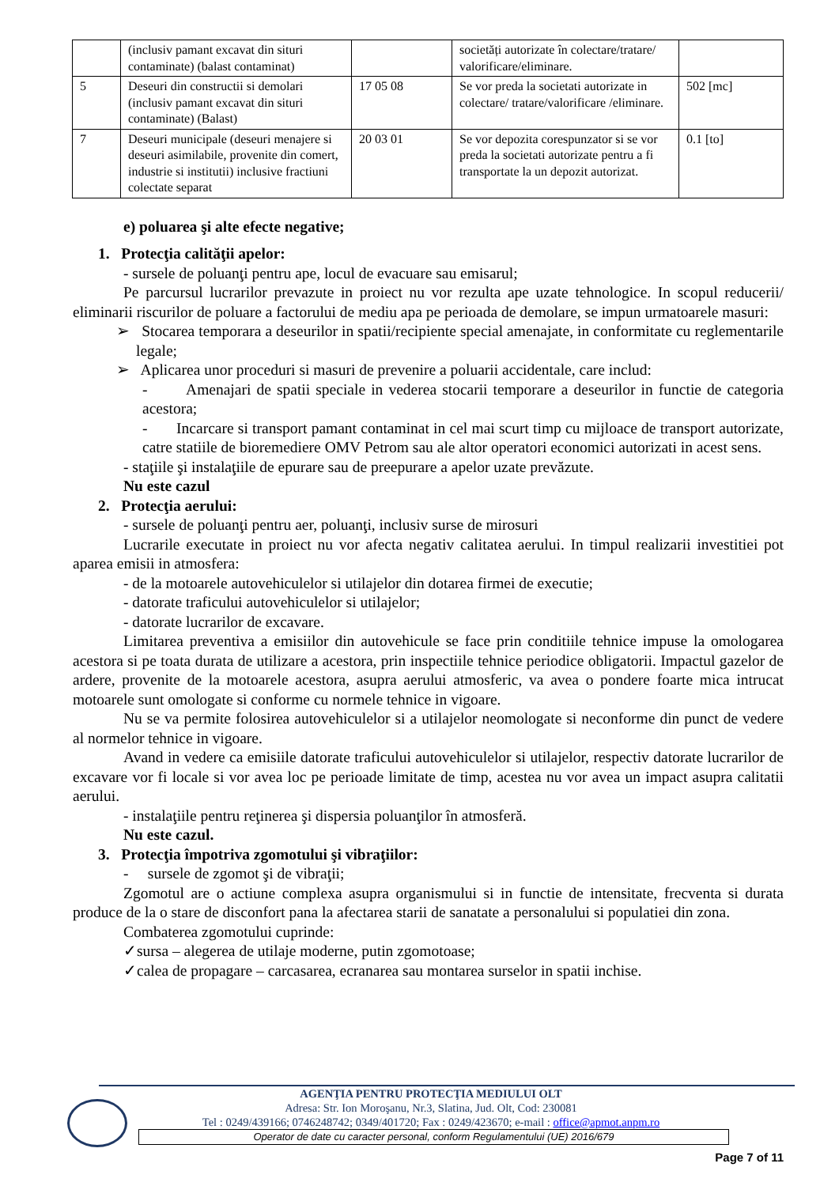| | (inclusiv pamant excavat din situri contaminate) (balast contaminat) | | societăți autorizate în colectare/tratare/ valorificare/eliminare. | |
| 5 | Deseuri din constructii si demolari (inclusiv pamant excavat din situri contaminate) (Balast) | 17 05 08 | Se vor preda la societati autorizate in colectare/ tratare/valorificare /eliminare. | 502 [mc] |
| 7 | Deseuri municipale (deseuri menajere si deseuri asimilabile, provenite din comert, industrie si institutii) inclusive fractiuni colectate separat | 20 03 01 | Se vor depozita corespunzator si se vor preda la societati autorizate pentru a fi transportate la un depozit autorizat. | 0.1 [to] |
e) poluarea şi alte efecte negative;
1. Protecţia calităţii apelor:
- sursele de poluanţi pentru ape, locul de evacuare sau emisarul;
Pe parcursul lucrarilor prevazute in proiect nu vor rezulta ape uzate tehnologice. In scopul reducerii/ eliminarii riscurilor de poluare a factorului de mediu apa pe perioada de demolare, se impun urmatoarele masuri:
➢ Stocarea temporara a deseurilor in spatii/recipiente special amenajate, in conformitate cu reglementarile legale;
➢ Aplicarea unor proceduri si masuri de prevenire a poluarii accidentale, care includ:
- Amenajari de spatii speciale in vederea stocarii temporare a deseurilor in functie de categoria acestora;
- Incarcare si transport pamant contaminat in cel mai scurt timp cu mijloace de transport autorizate, catre statiile de bioremediere OMV Petrom sau ale altor operatori economici autorizati in acest sens.
- staţiile şi instalaţiile de epurare sau de preepurare a apelor uzate prevăzute.
Nu este cazul
2. Protecţia aerului:
- sursele de poluanţi pentru aer, poluanţi, inclusiv surse de mirosuri
Lucrarile executate in proiect nu vor afecta negativ calitatea aerului. In timpul realizarii investitiei pot aparea emisii in atmosfera:
- de la motoarele autovehiculelor si utilajelor din dotarea firmei de executie;
- datorate traficului autovehiculelor si utilajelor;
- datorate lucrarilor de excavare.
Limitarea preventiva a emisiilor din autovehicule se face prin conditiile tehnice impuse la omologarea acestora si pe toata durata de utilizare a acestora, prin inspectiile tehnice periodice obligatorii. Impactul gazelor de ardere, provenite de la motoarele acestora, asupra aerului atmosferic, va avea o pondere foarte mica intrucat motoarele sunt omologate si conforme cu normele tehnice in vigoare.
Nu se va permite folosirea autovehiculelor si a utilajelor neomologate si neconforme din punct de vedere al normelor tehnice in vigoare.
Avand in vedere ca emisiile datorate traficului autovehiculelor si utilajelor, respectiv datorate lucrarilor de excavare vor fi locale si vor avea loc pe perioade limitate de timp, acestea nu vor avea un impact asupra calitatii aerului.
- instalaţiile pentru reţinerea şi dispersia poluanţilor în atmosferă.
Nu este cazul.
3. Protecţia împotriva zgomotului şi vibraţiilor:
- sursele de zgomot şi de vibraţii;
Zgomotul are o actiune complexa asupra organismului si in functie de intensitate, frecventa si durata produce de la o stare de disconfort pana la afectarea starii de sanatate a personalului si populatiei din zona.
Combaterea zgomotului cuprinde:
✓sursa – alegerea de utilaje moderne, putin zgomotoase;
✓calea de propagare – carcasarea, ecranarea sau montarea surselor in spatii inchise.
AGENŢIA PENTRU PROTECŢIA MEDIULUI OLT
Adresa: Str. Ion Moroşanu, Nr.3, Slatina, Jud. Olt, Cod: 230081
Tel : 0249/439166; 0746248742; 0349/401720; Fax : 0249/423670; e-mail : office@apmot.anpm.ro
Operator de date cu caracter personal, conform Regulamentului (UE) 2016/679
Page 7 of 11